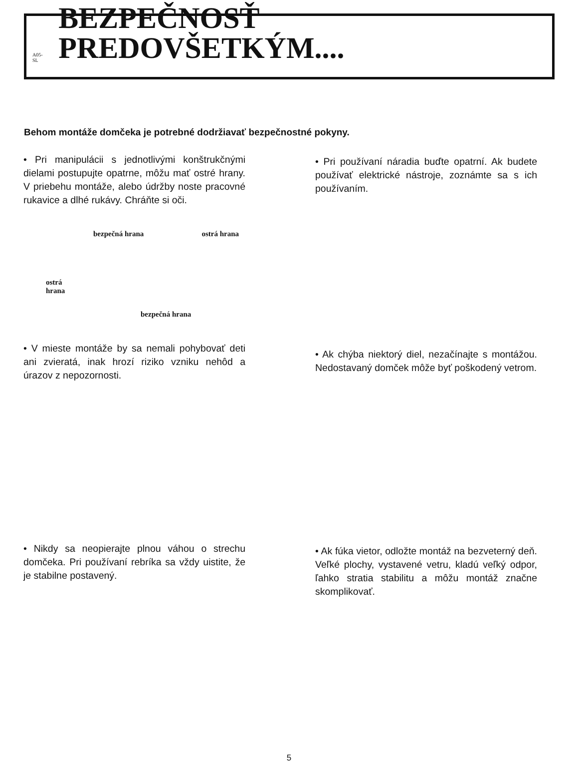A05-SL BEZPEČNOSŤ PREDOVŠETKÝM....
Behom montáže domčeka je potrebné dodržiavať bezpečnostné pokyny.
• Pri manipulácii s jednotlivými konštrukčnými dielami postupujte opatrne, môžu mať ostré hrany. V priebehu montáže, alebo údržby noste pracovné rukavice a dlhé rukávy. Chráňte si oči.
bezpečná hrana ostrá hrana
ostrá
hrana
bezpečná hrana
• V mieste montáže by sa nemali pohybovať deti ani zvieratá, inak hrozí riziko vzniku nehôd a úrazov z nepozornosti.
• Nikdy sa neopierajte plnou váhou o strechu domčeka. Pri používaní rebríka sa vždy uistite, že je stabilne postavený.
• Pri používaní náradia buďte opatrní. Ak budete používať elektrické nástroje, zoznámte sa s ich používaním.
• Ak chýba niektorý diel, nezačínajte s montážou. Nedostavaný domček môže byť poškodený vetrom.
• Ak fúka vietor, odložte montáž na bezveterný deň. Veľké plochy, vystavené vetru, kladú veľký odpor, ľahko stratia stabilitu a môžu montáž značne skomplikovať.
5